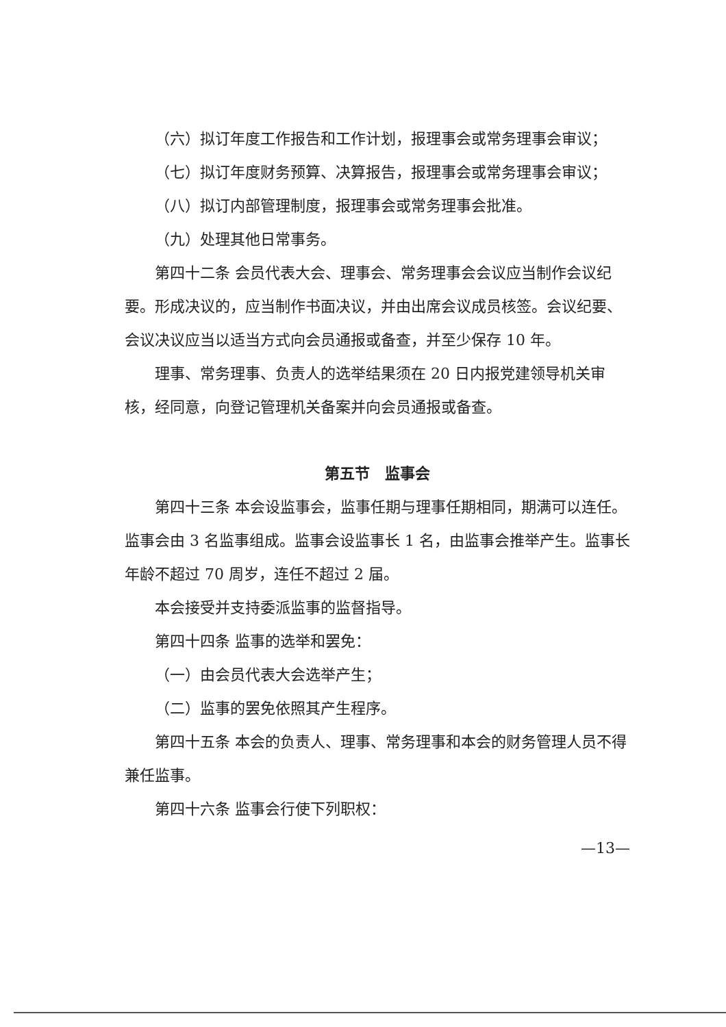（六）拟订年度工作报告和工作计划，报理事会或常务理事会审议；
（七）拟订年度财务预算、决算报告，报理事会或常务理事会审议；
（八）拟订内部管理制度，报理事会或常务理事会批准。
（九）处理其他日常事务。
第四十二条 会员代表大会、理事会、常务理事会会议应当制作会议纪要。形成决议的，应当制作书面决议，并由出席会议成员核签。会议纪要、会议决议应当以适当方式向会员通报或备查，并至少保存 10 年。
理事、常务理事、负责人的选举结果须在 20 日内报党建领导机关审核，经同意，向登记管理机关备案并向会员通报或备查。
第五节　监事会
第四十三条 本会设监事会，监事任期与理事任期相同，期满可以连任。监事会由 3 名监事组成。监事会设监事长 1 名，由监事会推举产生。监事长年龄不超过 70 周岁，连任不超过 2 届。
本会接受并支持委派监事的监督指导。
第四十四条 监事的选举和罢免：
（一）由会员代表大会选举产生；
（二）监事的罢免依照其产生程序。
第四十五条 本会的负责人、理事、常务理事和本会的财务管理人员不得兼任监事。
第四十六条 监事会行使下列职权：
—13—